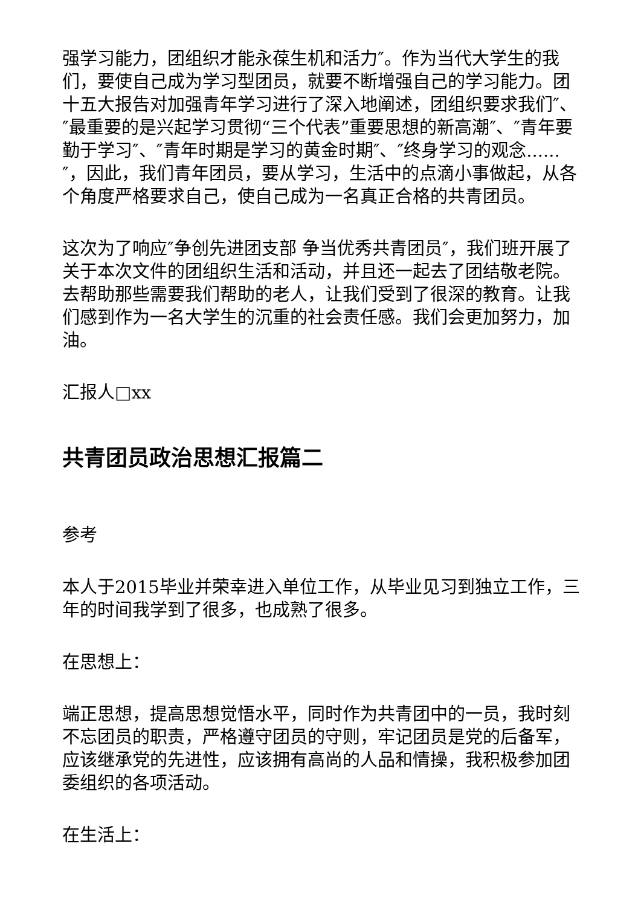强学习能力，团组织才能永葆生机和活力″。作为当代大学生的我们，要使自己成为学习型团员，就要不断增强自己的学习能力。团十五大报告对加强青年学习进行了深入地阐述，团组织要求我们″、″最重要的是兴起学习贯彻“三个代表”重要思想的新高潮″、″青年要勤于学习″、″青年时期是学习的黄金时期″、″终身学习的观念......″，因此，我们青年团员，要从学习，生活中的点滴小事做起，从各个角度严格要求自己，使自己成为一名真正合格的共青团员。
这次为了响应″争创先进团支部 争当优秀共青团员″，我们班开展了关于本次文件的团组织生活和活动，并且还一起去了团结敬老院。去帮助那些需要我们帮助的老人，让我们受到了很深的教育。让我们感到作为一名大学生的沉重的社会责任感。我们会更加努力，加油。
汇报人□xx
共青团员政治思想汇报篇二
参考
本人于2015毕业并荣幸进入单位工作，从毕业见习到独立工作，三年的时间我学到了很多，也成熟了很多。
在思想上：
端正思想，提高思想觉悟水平，同时作为共青团中的一员，我时刻不忘团员的职责，严格遵守团员的守则，牢记团员是党的后备军，应该继承党的先进性，应该拥有高尚的人品和情操，我积极参加团委组织的各项活动。
在生活上：